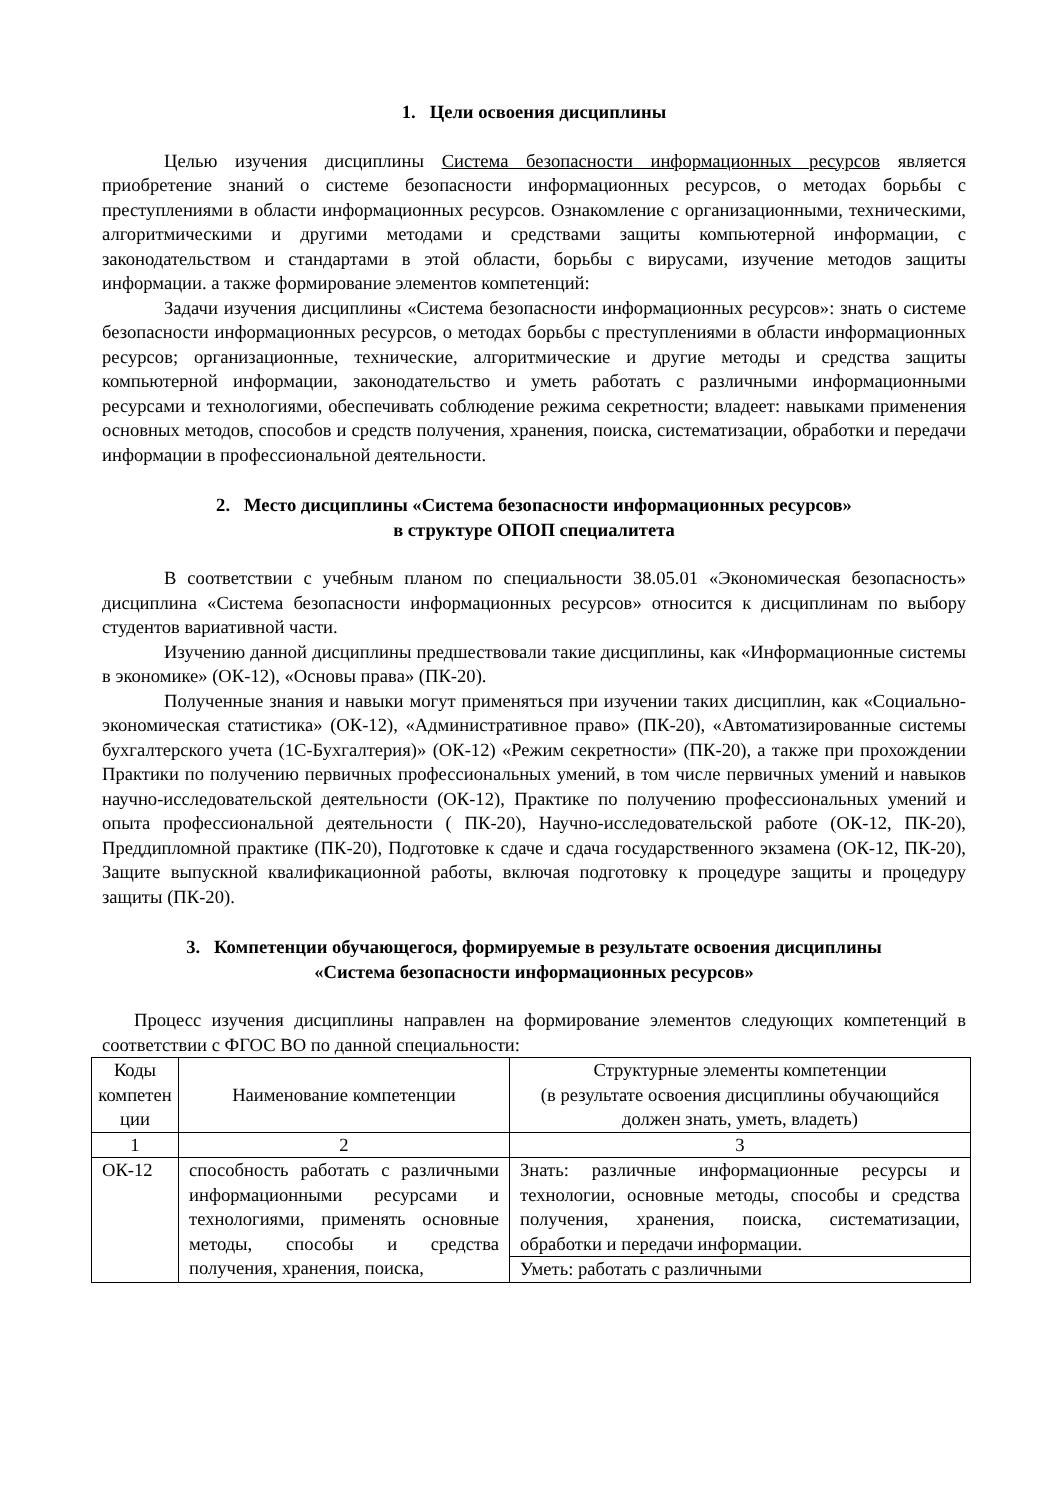1. Цели освоения дисциплины
Целью изучения дисциплины Система безопасности информационных ресурсов является приобретение знаний о системе безопасности информационных ресурсов, о методах борьбы с преступлениями в области информационных ресурсов. Ознакомление с организационными, техническими, алгоритмическими и другими методами и средствами защиты компьютерной информации, с законодательством и стандартами в этой области, борьбы с вирусами, изучение методов защиты информации. а также формирование элементов компетенций:
Задачи изучения дисциплины «Система безопасности информационных ресурсов»: знать о системе безопасности информационных ресурсов, о методах борьбы с преступлениями в области информационных ресурсов; организационные, технические, алгоритмические и другие методы и средства защиты компьютерной информации, законодательство и уметь работать с различными информационными ресурсами и технологиями, обеспечивать соблюдение режима секретности; владеет: навыками применения основных методов, способов и средств получения, хранения, поиска, систематизации, обработки и передачи информации в профессиональной деятельности.
2. Место дисциплины «Система безопасности информационных ресурсов»
в структуре ОПОП специалитета
В соответствии с учебным планом по специальности 38.05.01 «Экономическая безопасность» дисциплина «Система безопасности информационных ресурсов» относится к дисциплинам по выбору студентов вариативной части.
Изучению данной дисциплины предшествовали такие дисциплины, как «Информационные системы в экономике» (ОК-12), «Основы права» (ПК-20).
Полученные знания и навыки могут применяться при изучении таких дисциплин, как «Социально-экономическая статистика» (ОК-12), «Административное право» (ПК-20), «Автоматизированные системы бухгалтерского учета (1С-Бухгалтерия)» (ОК-12) «Режим секретности» (ПК-20), а также при прохождении Практики по получению первичных профессиональных умений, в том числе первичных умений и навыков научно-исследовательской деятельности (ОК-12), Практике по получению профессиональных умений и опыта профессиональной деятельности ( ПК-20), Научно-исследовательской работе (ОК-12, ПК-20), Преддипломной практике (ПК-20), Подготовке к сдаче и сдача государственного экзамена (ОК-12, ПК-20), Защите выпускной квалификационной работы, включая подготовку к процедуре защиты и процедуру защиты (ПК-20).
3. Компетенции обучающегося, формируемые в результате освоения дисциплины
«Система безопасности информационных ресурсов»
Процесс изучения дисциплины направлен на формирование элементов следующих компетенций в соответствии с ФГОС ВО по данной специальности:
| Коды компетен ции | Наименование компетенции | Структурные элементы компетенции (в результате освоения дисциплины обучающийся должен знать, уметь, владеть) |
| 1 | 2 | 3 |
| ОК-12 | способность работать с различными информационными ресурсами и технологиями, применять основные методы, способы и средства получения, хранения, поиска, | Знать: различные информационные ресурсы и технологии, основные методы, способы и средства получения, хранения, поиска, систематизации, обработки и передачи информации. |
| | | Уметь: работать с различными |